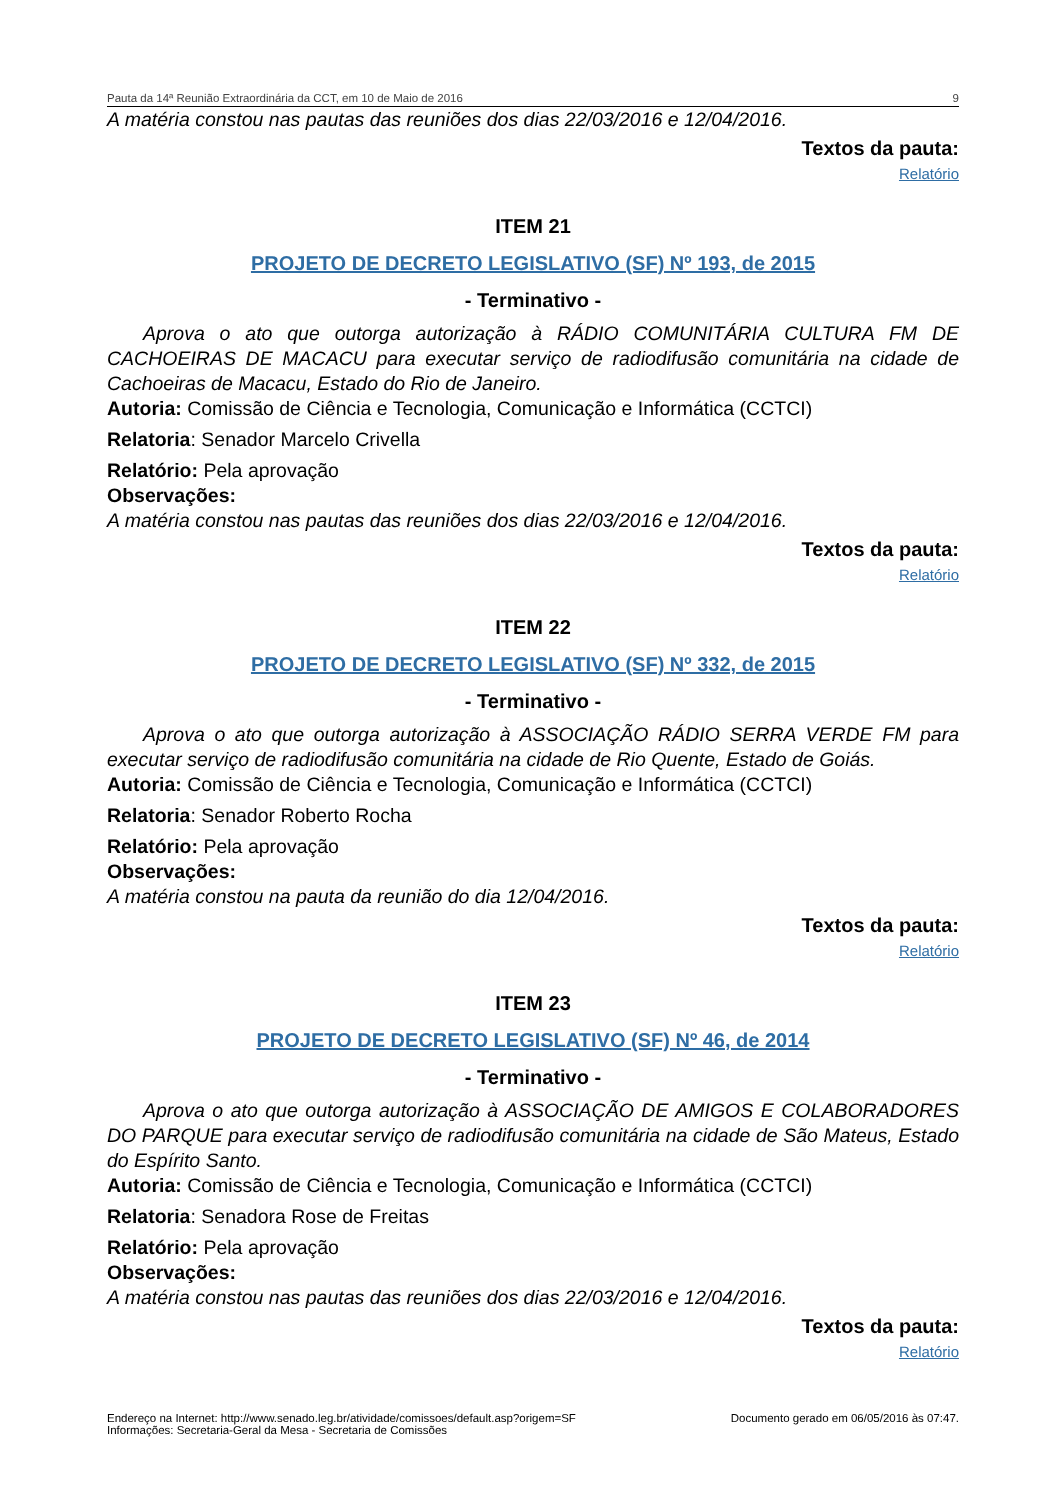Pauta da 14ª Reunião Extraordinária da CCT, em 10 de Maio de 2016 9
A matéria constou nas pautas das reuniões dos dias 22/03/2016 e 12/04/2016.
Textos da pauta:
Relatório
ITEM 21
PROJETO DE DECRETO LEGISLATIVO (SF) Nº 193, de 2015
- Terminativo -
Aprova o ato que outorga autorização à RÁDIO COMUNITÁRIA CULTURA FM DE CACHOEIRAS DE MACACU para executar serviço de radiodifusão comunitária na cidade de Cachoeiras de Macacu, Estado do Rio de Janeiro.
Autoria: Comissão de Ciência e Tecnologia, Comunicação e Informática (CCTCI)
Relatoria: Senador Marcelo Crivella
Relatório: Pela aprovação
Observações:
A matéria constou nas pautas das reuniões dos dias 22/03/2016 e 12/04/2016.
Textos da pauta:
Relatório
ITEM 22
PROJETO DE DECRETO LEGISLATIVO (SF) Nº 332, de 2015
- Terminativo -
Aprova o ato que outorga autorização à ASSOCIAÇÃO RÁDIO SERRA VERDE FM para executar serviço de radiodifusão comunitária na cidade de Rio Quente, Estado de Goiás.
Autoria: Comissão de Ciência e Tecnologia, Comunicação e Informática (CCTCI)
Relatoria: Senador Roberto Rocha
Relatório: Pela aprovação
Observações:
A matéria constou na pauta da reunião do dia 12/04/2016.
Textos da pauta:
Relatório
ITEM 23
PROJETO DE DECRETO LEGISLATIVO (SF) Nº 46, de 2014
- Terminativo -
Aprova o ato que outorga autorização à ASSOCIAÇÃO DE AMIGOS E COLABORADORES DO PARQUE para executar serviço de radiodifusão comunitária na cidade de São Mateus, Estado do Espírito Santo.
Autoria: Comissão de Ciência e Tecnologia, Comunicação e Informática (CCTCI)
Relatoria: Senadora Rose de Freitas
Relatório: Pela aprovação
Observações:
A matéria constou nas pautas das reuniões dos dias 22/03/2016 e 12/04/2016.
Textos da pauta:
Relatório
Endereço na Internet: http://www.senado.leg.br/atividade/comissoes/default.asp?origem=SF
Informações: Secretaria-Geral da Mesa - Secretaria de Comissões
Documento gerado em 06/05/2016 às 07:47.